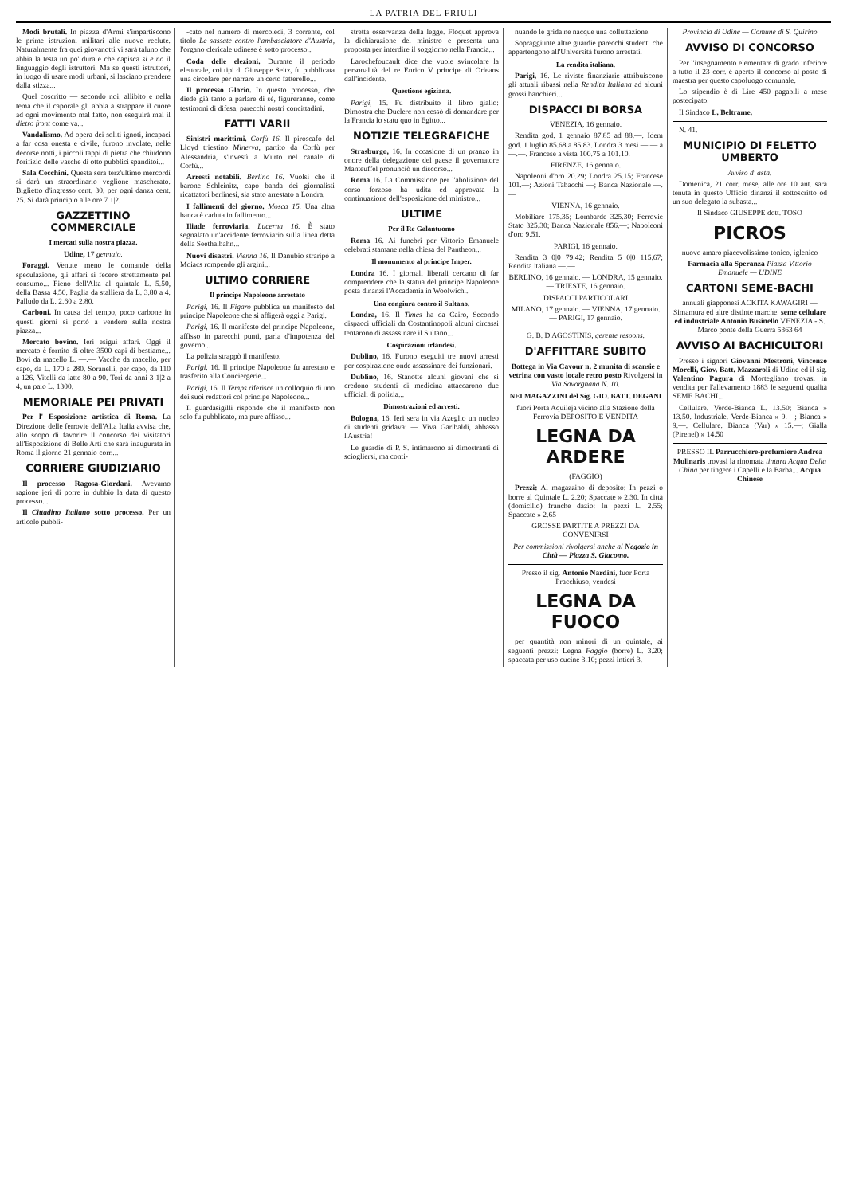LA PATRIA DEL FRIULI
Modi brutali. In piazza d'Armi s'impartiscono le prime istruzioni militari alle nuove reclute. Naturalmente fra quei giovanotti vi sarà taluno che abbia la testa un po' dura e che capisca si e no il linguaggio degli istruttori. Ma se questi istruttori, in luogo di usare modi urbani, si lasciano prendere dalla stizza...
Quel coscritto — secondo noi, allibito e nella tema che il caporale gli abbia a strappare il cuore ad ogni movimento mal fatto, non eseguirà mai il dietro front come va...
Vandalismo. Ad opera dei soliti ignoti, incapaci a far cosa onesta e civile, furono involate, nelle decorse notti, i piccoli tappi di pietra che chiudono l'orifizio delle vasche di otto pubblici spanditoi...
Sala Cecchini. Questa sera terz'ultimo mercordì si darà un straordinario veglione mascherato. Biglietto d'ingresso cent. 30, per ogni danza cent. 25. Si darà principio alle ore 7 1|2.
GAZZETTINO COMMERCIALE
I mercati sulla nostra piazza.
Udine, 17 gennaio.
Foraggi. Venute meno le domande della speculazione, gli affari si fecero strettamente pel consumo... Fieno dell'Alta al quintale L. 5.50, della Bassa 4.50. Paglia da stalliera da L. 3.80 a 4. Palludo da L. 2.60 a 2.80.
Carboni. In causa del tempo, poco carbone in questi giorni si portò a vendere sulla nostra piazza...
Mercato bovino. Ieri esigui affari. Oggi il mercato è fornito di oltre 3500 capi di bestiame... Bovi da macello L. —.— Vacche da macello, per capo, da L. 170 a 280. Soranelli, per capo, da 110 a 126. Vitelli da latte 80 a 90. Tori da anni 3 1|2 a 4, un paio L. 1300.
MEMORIALE PEI PRIVATI
Per l' Esposizione artistica di Roma. La Direzione delle ferrovie dell'Alta Italia avvisa che, allo scopo di favorire il concorso dei visitatori all'Esposizione di Belle Arti che sarà inaugurata in Roma il giorno 21 gennaio corr....
CORRIERE GIUDIZIARIO
Il processo Ragosa-Giordani. Avevamo ragione jeri di porre in dubbio la data di questo processo...
Il Cittadino Italiano sotto processo. Per un articolo pubbli-
-cato nel numero di mercoledì, 3 corrente, col titolo Le sassate contro l'ambasciatore d'Austria, l'organo clericale udinese è sotto processo...
Coda delle elezioni. Durante il periodo elettorale, coi tipi di Giuseppe Seitz, fu pubblicata una circolare per narrare un certo fatterello...
Il processo Glorio. In questo processo, che diede già tanto a parlare di sè, figureranno, come testimoni di difesa, parecchi nostri concittadini.
FATTI VARII
Sinistri marittimi. Corfù 16. Il piroscafo del Lloyd triestino Minerva, partito da Corfù per Alessandria, s'investì a Murto nel canale di Corfù...
Arresti notabili. Berlino 16. Vuolsi che il barone Schleinitz, capo banda dei giornalisti ricattatori berlinesi, sia stato arrestato a Londra.
I fallimenti del giorno. Mosca 15. Una altra banca è caduta in fallimento...
Iliade ferroviaria. Lucerna 16. È stato segnalato un'accidente ferroviario sulla linea detta della Seethalbahn...
Nuovi disastri. Vienna 16. Il Danubio straripò a Moiacs rompendo gli argini...
ULTIMO CORRIERE
Il principe Napoleone arrestato
Parigi, 16. Il Figaro pubblica un manifesto del principe Napoleone che si affigerà oggi a Parigi.
Parigi, 16. Il manifesto del principe Napoleone, affisso in parecchi punti, parla d'impotenza del governo...
La polizia strappò il manifesto.
Parigi, 16. Il principe Napoleone fu arrestato e trasferito alla Conciergerie...
Parigi, 16. Il Temps riferisce un colloquio di uno dei suoi redattori col principe Napoleone...
Il guardasigilli risponde che il manifesto non solo fu pubblicato, ma pure affisso...
stretta osservanza della legge. Floquet approva la dichiarazione del ministro e presenta una proposta per interdire il soggiorno nella Francia...
Larochefoucault dice che vuole svincolare la personalità del re Enrico V principe di Orleans dall'incidente.
Questione egiziana.
Parigi, 15. Fu distribuito il libro giallo: Dimostra che Duclerc non cessò di domandare per la Francia lo statu quo in Egitto...
NOTIZIE TELEGRAFICHE
Strasburgo, 16. In occasione di un pranzo in onore della delegazione del paese il governatore Manteuffel pronunciò un discorso...
Roma 16. La Commissione per l'abolizione del corso forzoso ha udita ed approvata la continuazione dell'esposizione del ministro...
ULTIME
Per il Re Galantuomo
Roma 16. Ai funebri per Vittorio Emanuele celebrati stamane nella chiesa del Pantheon...
Il monumento al principe Imper.
Londra 16. I giornali liberali cercano di far comprendere che la statua del principe Napoleone posta dinanzi l'Accademia in Woolwich...
Una congiura contro il Sultano.
Londra, 16. Il Times ha da Cairo, Secondo dispacci ufficiali da Costantinopoli alcuni circassi tentarono di assassinare il Sultano...
Cospirazioni irlandesi.
Dublino, 16. Furono eseguiti tre nuovi arresti per cospirazione onde assassinare dei funzionari.
Dublino, 16. Stanotte alcuni giovani che si credono studenti di medicina attaccarono due ufficiali di polizia...
Dimostrazioni ed arresti.
Bologna, 16. Ieri sera in via Azeglio un nucleo di studenti gridava: — Viva Garibaldi, abbasso l'Austria!
Le guardie di P. S. intimarono ai dimostranti di sciogliersi, ma conti-
nuando le grida ne nacque una colluttazione.
Sopraggiunte altre guardie parecchi studenti che appartengono all'Università furono arrestati.
La rendita italiana.
Parigi, 16. Le riviste finanziarie attribuiscono gli attuali ribassi nella Rendita Italiana ad alcuni grossi banchieri...
DISPACCI DI BORSA
VENEZIA, 16 gennaio.
Rendita god. 1 gennaio 87.85 ad 88.—. Idem god. 1 luglio 85.68 a 85.83. Londra 3 mesi —.— a —.—. Francese a vista 100.75 a 101.10.
FIRENZE, 16 gennaio.
Napoleoni d'oro 20.29; Londra 25.15; Francese 101.—; Azioni Tabacchi —; Banca Nazionale —.—
VIENNA, 16 gennaio.
Mobiliare 175.35; Lombarde 325.30; Ferrovie Stato 325.30; Banca Nazionale 856.—; Napoleoni d'oro 9.51.
PARIGI, 16 gennaio.
Rendita 3 0|0 79.42; Rendita 5 0|0 115.67; Rendita italiana —.—
BERLINO, 16 gennaio. — LONDRA, 15 gennaio. — TRIESTE, 16 gennaio.
DISPACCI PARTICOLARI
MILANO, 17 gennaio. — VIENNA, 17 gennaio. — PARIGI, 17 gennaio.
G. B. D'AGOSTINIS, gerente respons.
D'AFFITTARE SUBITO
Bottega in Via Cavour n. 2 munita di scansie e vetrina con vasto locale retro posto Rivolgersi in Via Savorgnana N. 10.
NEI MAGAZZINI del Sig. GIO. BATT. DEGANI
fuori Porta Aquileja vicino alla Stazione della Ferrovia DEPOSITO E VENDITA
LEGNA DA ARDERE
(FAGGIO)
Prezzi: Al magazzino di deposito: In pezzi o borre al Quintale L. 2.20; Spaccate » 2.30. In città (domicilio) franche dazio: In pezzi L. 2.55; Spaccate » 2.65
GROSSE PARTITE A PREZZI DA CONVENIRSI
Per commissioni rivolgersi anche al Negozio in Città — Piazza S. Giacomo.
Presso il sig. Antonio Nardini, fuor Porta Pracchiuso, vendesi
LEGNA DA FUOCO
per quantità non minori di un quintale, ai seguenti prezzi: Legna Faggio (borre) L. 3.20; spaccata per uso cucine 3.10; pezzi intieri 3.—
Provincia di Udine — Comune di S. Quirino
AVVISO DI CONCORSO
Per l'insegnamento elementare di grado inferiore a tutto il 23 corr. è aperto il concorso al posto di maestra per questo capoluogo comunale.
Lo stipendio è di Lire 450 pagabili a mese postecipato.
Il Sindaco L. Beltrame.
N. 41.
MUNICIPIO DI FELETTO UMBERTO
Avviso d' asta.
Domenica, 21 corr. mese, alle ore 10 ant. sarà tenuta in questo Ufficio dinanzi il sottoscritto od un suo delegato la subasta...
Il Sindaco GIUSEPPE dott. TOSO
PICROS
nuovo amaro piacevolissimo tonico, iglenico
Farmacia alla Speranza Piazza Vittorio Emanuele — UDINE
CARTONI SEME-BACHI
annuali giapponesi ACKITA KAWAGIRI — Simamura ed altre distinte marche. seme cellulare ed industriale Antonio Businello VENEZIA - S. Marco ponte della Guerra 5363 64
AVVISO AI BACHICULTORI
Presso i signori Giovanni Mestroni, Vincenzo Morelli, Giov. Batt. Mazzaroli di Udine ed il sig. Valentino Pagura di Mortegliano trovasi in vendita per l'allevamento 1883 le seguenti qualità SEME BACHI...
Cellulare. Verde-Bianca L. 13.50; Bianca » 13.50. Industriale. Verde-Bianca » 9.—; Bianca » 9.—. Cellulare. Bianca (Var) » 15.—; Gialla (Pirenei) » 14.50
PRESSO IL Parrucchiere-profumiere Andrea Mulinaris trovasi la rinomata tintura Acqua Della China per tingere i Capelli e la Barba... Acqua Chinese